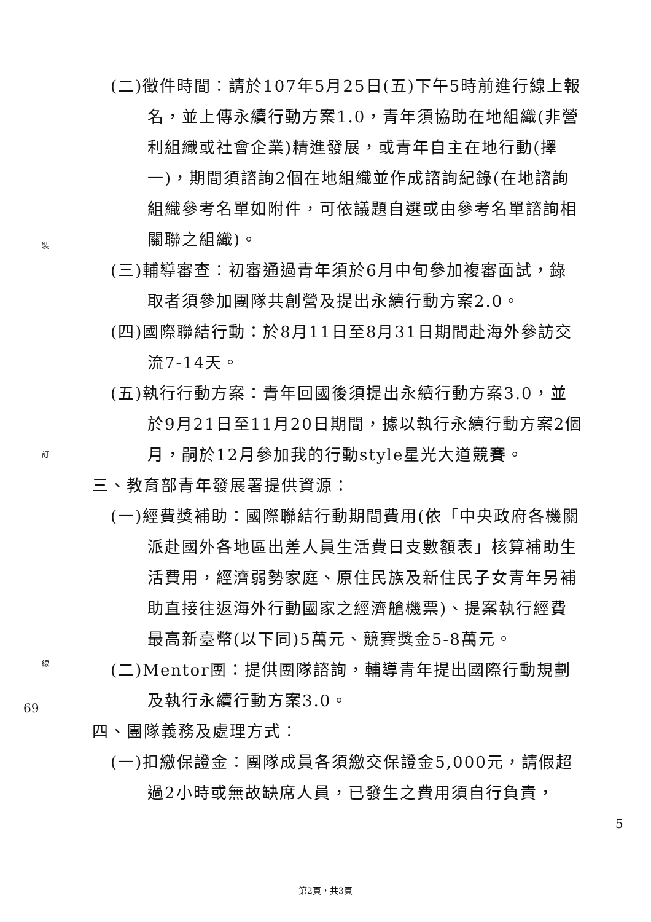裝
訂
線
(二)徵件時間：請於107年5月25日(五)下午5時前進行線上報名，並上傳永續行動方案1.0，青年須協助在地組織(非營利組織或社會企業)精進發展，或青年自主在地行動(擇一)，期間須諮詢2個在地組織並作成諮詢紀錄(在地諮詢組織參考名單如附件，可依議題自選或由參考名單諮詢相關聯之組織)。
(三)輔導審查：初審通過青年須於6月中旬參加複審面試，錄取者須參加團隊共創營及提出永續行動方案2.0。
(四)國際聯結行動：於8月11日至8月31日期間赴海外參訪交流7-14天。
(五)執行行動方案：青年回國後須提出永續行動方案3.0，並於9月21日至11月20日期間，據以執行永續行動方案2個月，嗣於12月參加我的行動style星光大道競賽。
三、教育部青年發展署提供資源：
(一)經費獎補助：國際聯結行動期間費用(依「中央政府各機關派赴國外各地區出差人員生活費日支數額表」核算補助生活費用，經濟弱勢家庭、原住民族及新住民子女青年另補助直接往返海外行動國家之經濟艙機票)、提案執行經費最高新臺幣(以下同)5萬元、競賽獎金5-8萬元。
(二)Mentor團：提供團隊諮詢，輔導青年提出國際行動規劃及執行永續行動方案3.0。
四、團隊義務及處理方式：
(一)扣繳保證金：團隊成員各須繳交保證金5,000元，請假超過2小時或無故缺席人員，已發生之費用須自行負責，
69
5
第2頁，共3頁